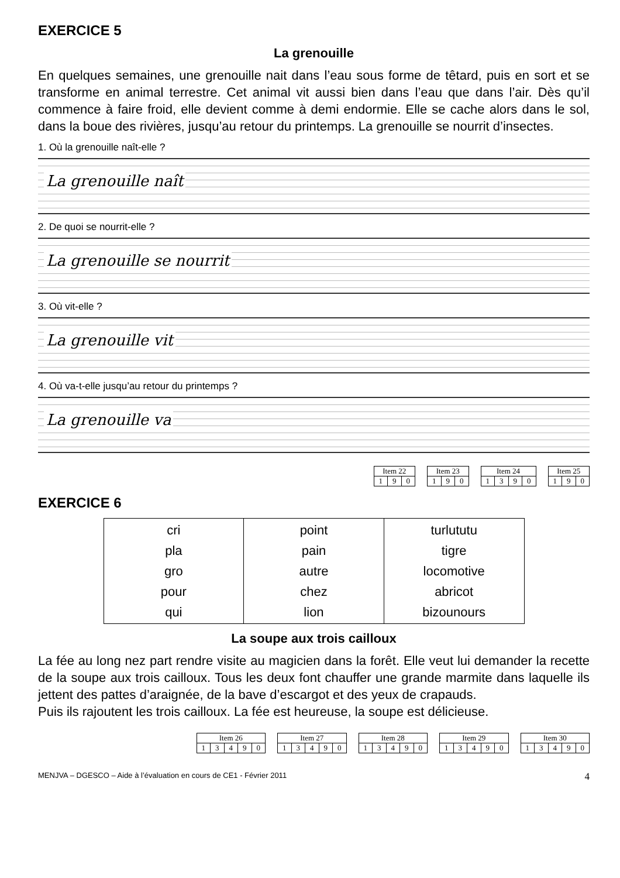EXERCICE 5
La grenouille
En quelques semaines, une grenouille nait dans l’eau sous forme de têtard, puis en sort et se transforme en animal terrestre. Cet animal vit aussi bien dans l’eau que dans l’air. Dès qu’il commence à faire froid, elle devient comme à demi endormie. Elle se cache alors dans le sol, dans la boue des rivières, jusqu’au retour du printemps. La grenouille se nourrit d’insectes.
1. Où la grenouille naît-elle ?
La grenouille naît
2. De quoi se nourrit-elle ?
La grenouille se nourrit
3. Où vit-elle ?
La grenouille vit
4. Où va-t-elle jusqu’au retour du printemps ?
La grenouille va
| Item 22 | | |
| 1 | 9 | 0 |
| Item 23 | | |
| 1 | 9 | 0 |
| Item 24 | | | |
| 1 | 3 | 9 | 0 |
| Item 25 | | |
| 1 | 9 | 0 |
EXERCICE 6
| cri pla gro pour qui | point pain autre chez lion | turlututu tigre locomotive abricot bizounours |
La soupe aux trois cailloux
La fée au long nez part rendre visite au magicien dans la forêt. Elle veut lui demander la recette de la soupe aux trois cailloux. Tous les deux font chauffer une grande marmite dans laquelle ils jettent des pattes d’araignée, de la bave d’escargot et des yeux de crapauds.
Puis ils rajoutent les trois cailloux. La fée est heureuse, la soupe est délicieuse.
| Item 26 | | | | |
| 1 | 3 | 4 | 9 | 0 |
| Item 27 | | | | |
| 1 | 3 | 4 | 9 | 0 |
| Item 28 | | | | |
| 1 | 3 | 4 | 9 | 0 |
| Item 29 | | | | |
| 1 | 3 | 4 | 9 | 0 |
| Item 30 | | | | |
| 1 | 3 | 4 | 9 | 0 |
MENJVA – DGESCO – Aide à l’évaluation en cours de CE1 - Février 2011 4